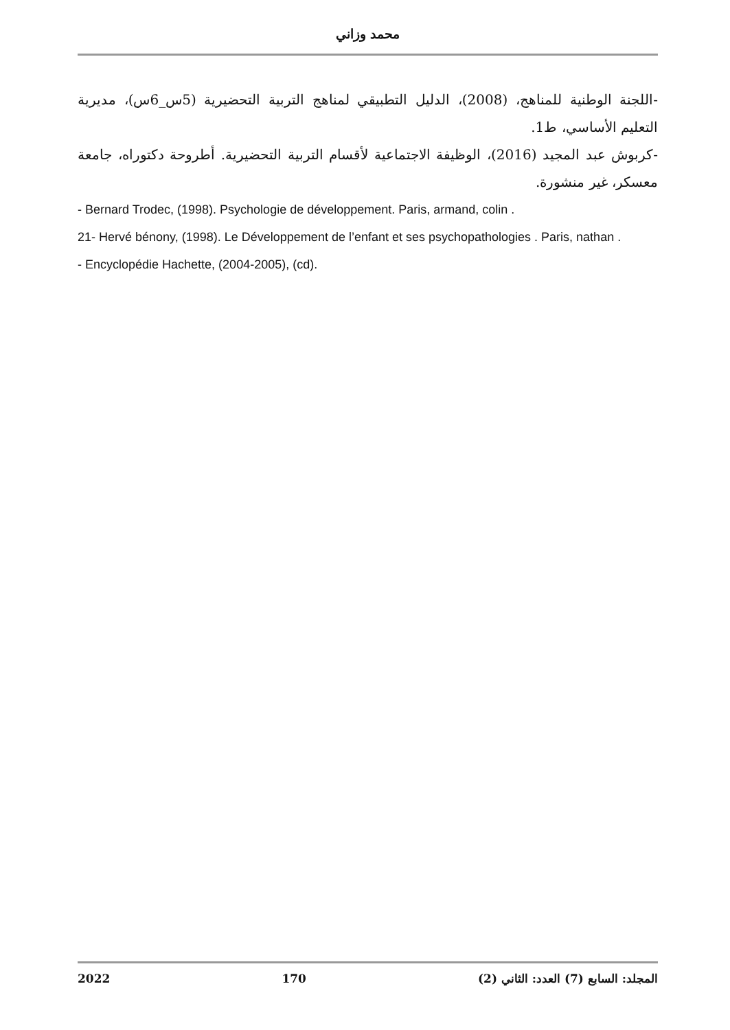محمد وزاني
-اللجنة الوطنية للمناهج، (2008)، الدليل التطبيقي لمناهج التربية التحضيرية (5س_6س)، مديرية التعليم الأساسي، ط1.
-كربوش عبد المجيد (2016)، الوظيفة الاجتماعية لأقسام التربية التحضيرية. أطروحة دكتوراه، جامعة معسكر، غير منشورة.
- Bernard Trodec, (1998). Psychologie de développement. Paris, armand, colin .
21- Hervé bénony, (1998). Le Développement de l’enfant et ses psychopathologies . Paris, nathan .
- Encyclopédie Hachette, (2004-2005), (cd).
2022 170 المجلد: السابع (7) العدد: الثاني (2)